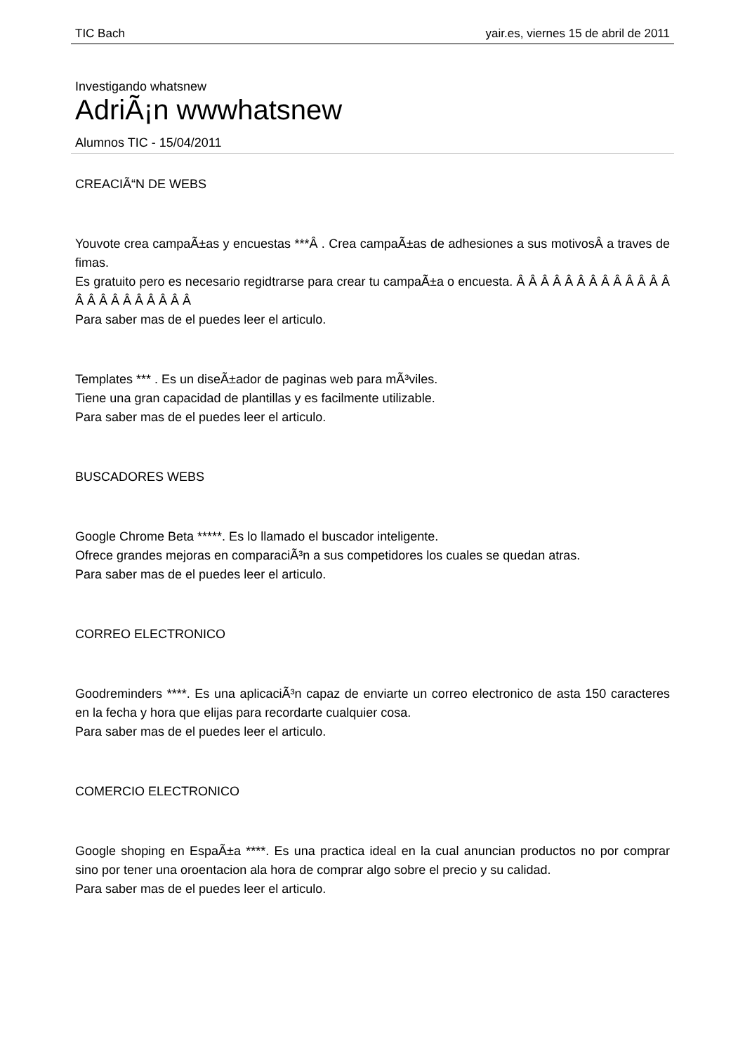TIC Bach yair.es, viernes 15 de abril de 2011
Investigando whatsnew
AdriÃ¡n wwwhatsnew
Alumnos TIC - 15/04/2011
CREACIÃ“N DE WEBS
Youvote crea campaÃ±as y encuestas ***Â . Crea campaÃ±as de adhesiones a sus motivosÂ a traves de fimas.
Es gratuito pero es necesario regidtrarse para crear tu campaÃ±a o encuesta. Â Â Â Â Â Â Â Â Â Â Â Â Â Â Â Â Â Â Â Â Â Â Â
Para saber mas de el puedes leer el articulo.
Templates *** . Es un diseÃ±ador de paginas web para mÃ³viles.
Tiene una gran capacidad de plantillas y es facilmente utilizable.
Para saber mas de el puedes leer el articulo.
BUSCADORES WEBS
Google Chrome Beta *****. Es lo llamado el buscador inteligente.
Ofrece grandes mejoras en comparaciÃ³n a sus competidores los cuales se quedan atras.
Para saber mas de el puedes leer el articulo.
CORREO ELECTRONICO
Goodreminders ****. Es una aplicaciÃ³n capaz de enviarte un correo electronico de asta 150 caracteres en la fecha y hora que elijas para recordarte cualquier cosa.
Para saber mas de el puedes leer el articulo.
COMERCIO ELECTRONICO
Google shoping en EspaÃ±a ****. Es una practica ideal en la cual anuncian productos no por comprar sino por tener una oroentacion ala hora de comprar algo sobre el precio y su calidad.
Para saber mas de el puedes leer el articulo.